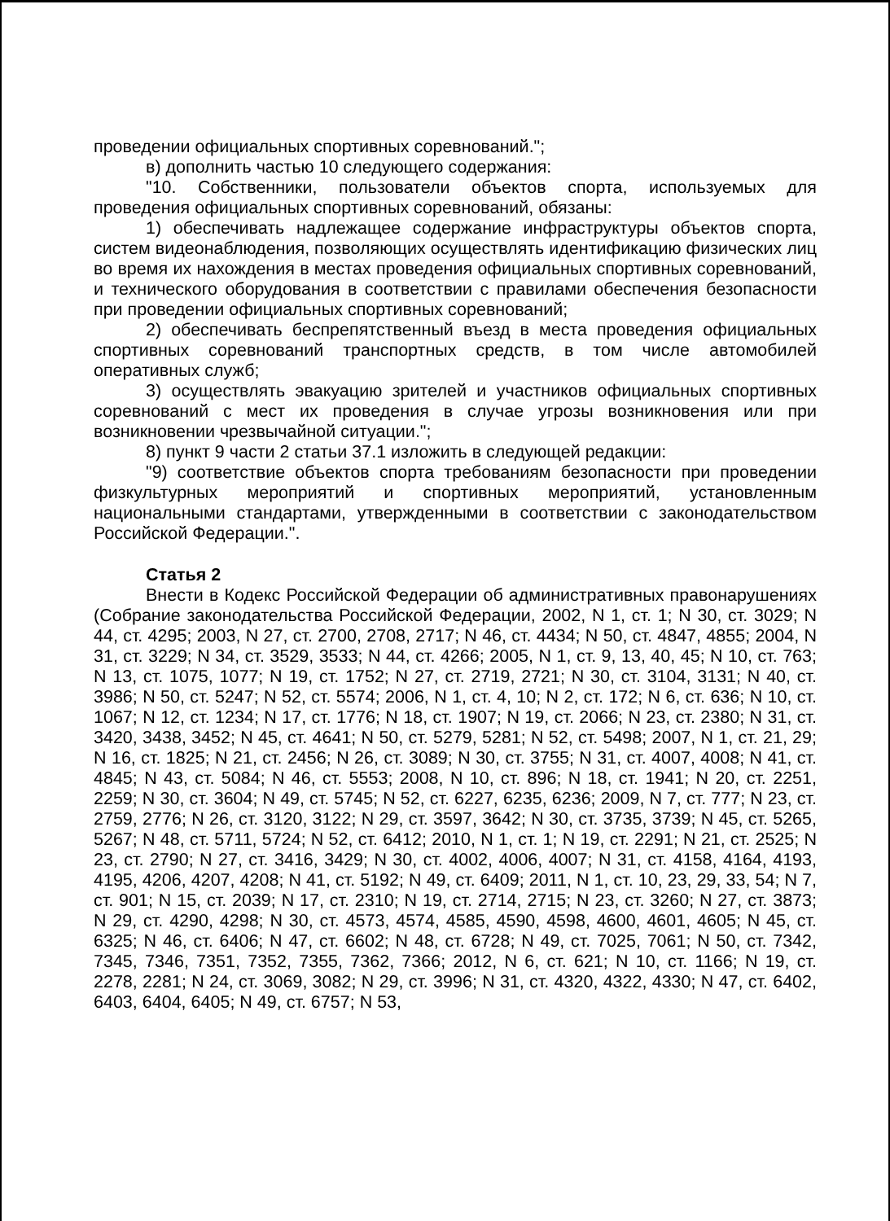проведении официальных спортивных соревнований.";
в) дополнить частью 10 следующего содержания:
"10. Собственники, пользователи объектов спорта, используемых для проведения официальных спортивных соревнований, обязаны:
1) обеспечивать надлежащее содержание инфраструктуры объектов спорта, систем видеонаблюдения, позволяющих осуществлять идентификацию физических лиц во время их нахождения в местах проведения официальных спортивных соревнований, и технического оборудования в соответствии с правилами обеспечения безопасности при проведении официальных спортивных соревнований;
2) обеспечивать беспрепятственный въезд в места проведения официальных спортивных соревнований транспортных средств, в том числе автомобилей оперативных служб;
3) осуществлять эвакуацию зрителей и участников официальных спортивных соревнований с мест их проведения в случае угрозы возникновения или при возникновении чрезвычайной ситуации.";
8) пункт 9 части 2 статьи 37.1 изложить в следующей редакции:
"9) соответствие объектов спорта требованиям безопасности при проведении физкультурных мероприятий и спортивных мероприятий, установленным национальными стандартами, утвержденными в соответствии с законодательством Российской Федерации.".
Статья 2
Внести в Кодекс Российской Федерации об административных правонарушениях (Собрание законодательства Российской Федерации, 2002, N 1, ст. 1; N 30, ст. 3029; N 44, ст. 4295; 2003, N 27, ст. 2700, 2708, 2717; N 46, ст. 4434; N 50, ст. 4847, 4855; 2004, N 31, ст. 3229; N 34, ст. 3529, 3533; N 44, ст. 4266; 2005, N 1, ст. 9, 13, 40, 45; N 10, ст. 763; N 13, ст. 1075, 1077; N 19, ст. 1752; N 27, ст. 2719, 2721; N 30, ст. 3104, 3131; N 40, ст. 3986; N 50, ст. 5247; N 52, ст. 5574; 2006, N 1, ст. 4, 10; N 2, ст. 172; N 6, ст. 636; N 10, ст. 1067; N 12, ст. 1234; N 17, ст. 1776; N 18, ст. 1907; N 19, ст. 2066; N 23, ст. 2380; N 31, ст. 3420, 3438, 3452; N 45, ст. 4641; N 50, ст. 5279, 5281; N 52, ст. 5498; 2007, N 1, ст. 21, 29; N 16, ст. 1825; N 21, ст. 2456; N 26, ст. 3089; N 30, ст. 3755; N 31, ст. 4007, 4008; N 41, ст. 4845; N 43, ст. 5084; N 46, ст. 5553; 2008, N 10, ст. 896; N 18, ст. 1941; N 20, ст. 2251, 2259; N 30, ст. 3604; N 49, ст. 5745; N 52, ст. 6227, 6235, 6236; 2009, N 7, ст. 777; N 23, ст. 2759, 2776; N 26, ст. 3120, 3122; N 29, ст. 3597, 3642; N 30, ст. 3735, 3739; N 45, ст. 5265, 5267; N 48, ст. 5711, 5724; N 52, ст. 6412; 2010, N 1, ст. 1; N 19, ст. 2291; N 21, ст. 2525; N 23, ст. 2790; N 27, ст. 3416, 3429; N 30, ст. 4002, 4006, 4007; N 31, ст. 4158, 4164, 4193, 4195, 4206, 4207, 4208; N 41, ст. 5192; N 49, ст. 6409; 2011, N 1, ст. 10, 23, 29, 33, 54; N 7, ст. 901; N 15, ст. 2039; N 17, ст. 2310; N 19, ст. 2714, 2715; N 23, ст. 3260; N 27, ст. 3873; N 29, ст. 4290, 4298; N 30, ст. 4573, 4574, 4585, 4590, 4598, 4600, 4601, 4605; N 45, ст. 6325; N 46, ст. 6406; N 47, ст. 6602; N 48, ст. 6728; N 49, ст. 7025, 7061; N 50, ст. 7342, 7345, 7346, 7351, 7352, 7355, 7362, 7366; 2012, N 6, ст. 621; N 10, ст. 1166; N 19, ст. 2278, 2281; N 24, ст. 3069, 3082; N 29, ст. 3996; N 31, ст. 4320, 4322, 4330; N 47, ст. 6402, 6403, 6404, 6405; N 49, ст. 6757; N 53,